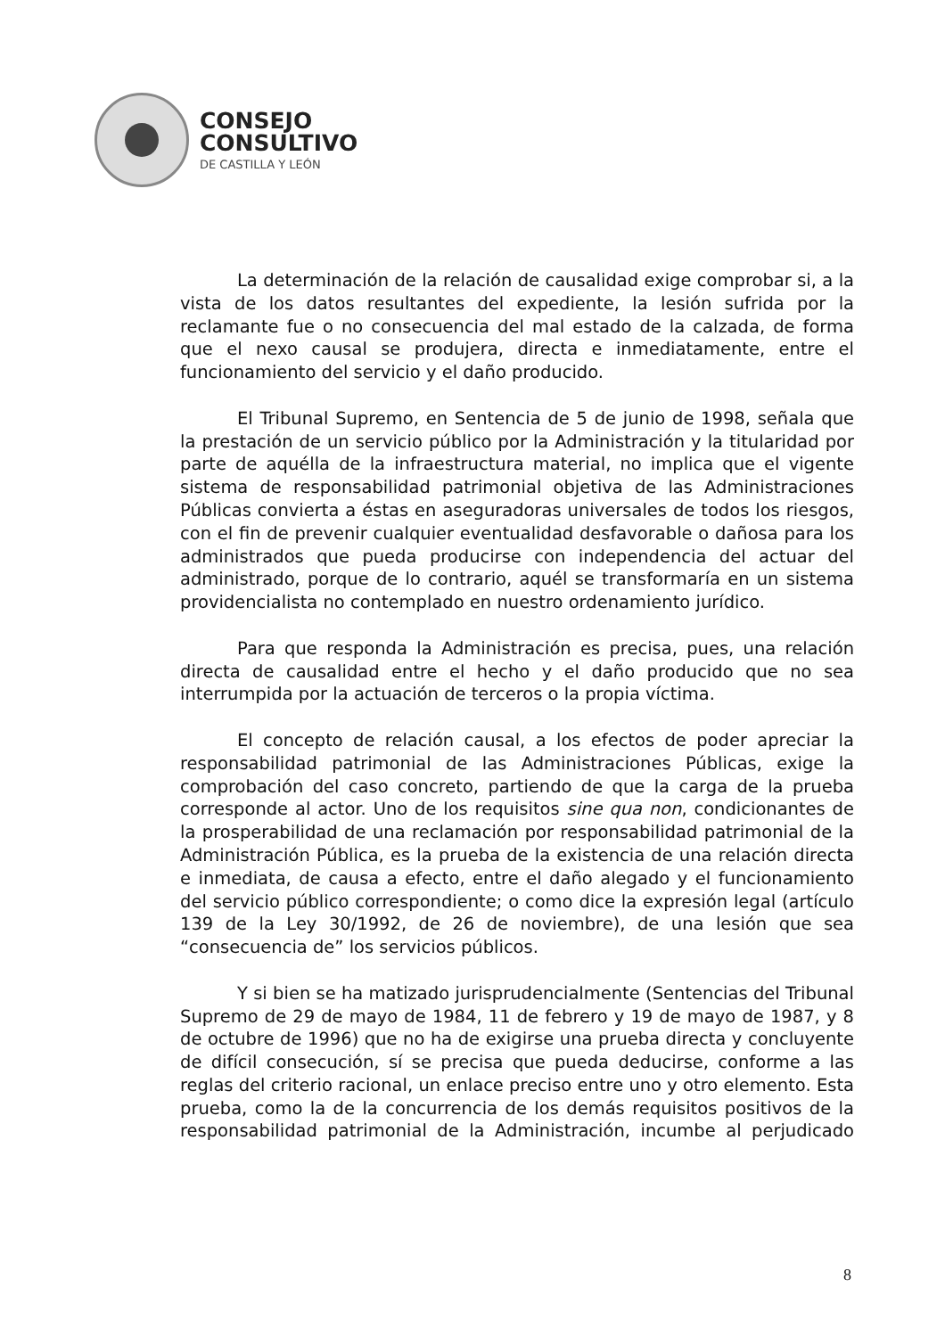CONSEJO
CONSULTIVO
DE CASTILLA Y LEÓN
La determinación de la relación de causalidad exige comprobar si, a la vista de los datos resultantes del expediente, la lesión sufrida por la reclamante fue o no consecuencia del mal estado de la calzada, de forma que el nexo causal se produjera, directa e inmediatamente, entre el funcionamiento del servicio y el daño producido.
El Tribunal Supremo, en Sentencia de 5 de junio de 1998, señala que la prestación de un servicio público por la Administración y la titularidad por parte de aquélla de la infraestructura material, no implica que el vigente sistema de responsabilidad patrimonial objetiva de las Administraciones Públicas convierta a éstas en aseguradoras universales de todos los riesgos, con el fin de prevenir cualquier eventualidad desfavorable o dañosa para los administrados que pueda producirse con independencia del actuar del administrado, porque de lo contrario, aquél se transformaría en un sistema providencialista no contemplado en nuestro ordenamiento jurídico.
Para que responda la Administración es precisa, pues, una relación directa de causalidad entre el hecho y el daño producido que no sea interrumpida por la actuación de terceros o la propia víctima.
El concepto de relación causal, a los efectos de poder apreciar la responsabilidad patrimonial de las Administraciones Públicas, exige la comprobación del caso concreto, partiendo de que la carga de la prueba corresponde al actor. Uno de los requisitos sine qua non, condicionantes de la prosperabilidad de una reclamación por responsabilidad patrimonial de la Administración Pública, es la prueba de la existencia de una relación directa e inmediata, de causa a efecto, entre el daño alegado y el funcionamiento del servicio público correspondiente; o como dice la expresión legal (artículo 139 de la Ley 30/1992, de 26 de noviembre), de una lesión que sea “consecuencia de” los servicios públicos.
Y si bien se ha matizado jurisprudencialmente (Sentencias del Tribunal Supremo de 29 de mayo de 1984, 11 de febrero y 19 de mayo de 1987, y 8 de octubre de 1996) que no ha de exigirse una prueba directa y concluyente de difícil consecución, sí se precisa que pueda deducirse, conforme a las reglas del criterio racional, un enlace preciso entre uno y otro elemento. Esta prueba, como la de la concurrencia de los demás requisitos positivos de la responsabilidad patrimonial de la Administración, incumbe al perjudicado
8